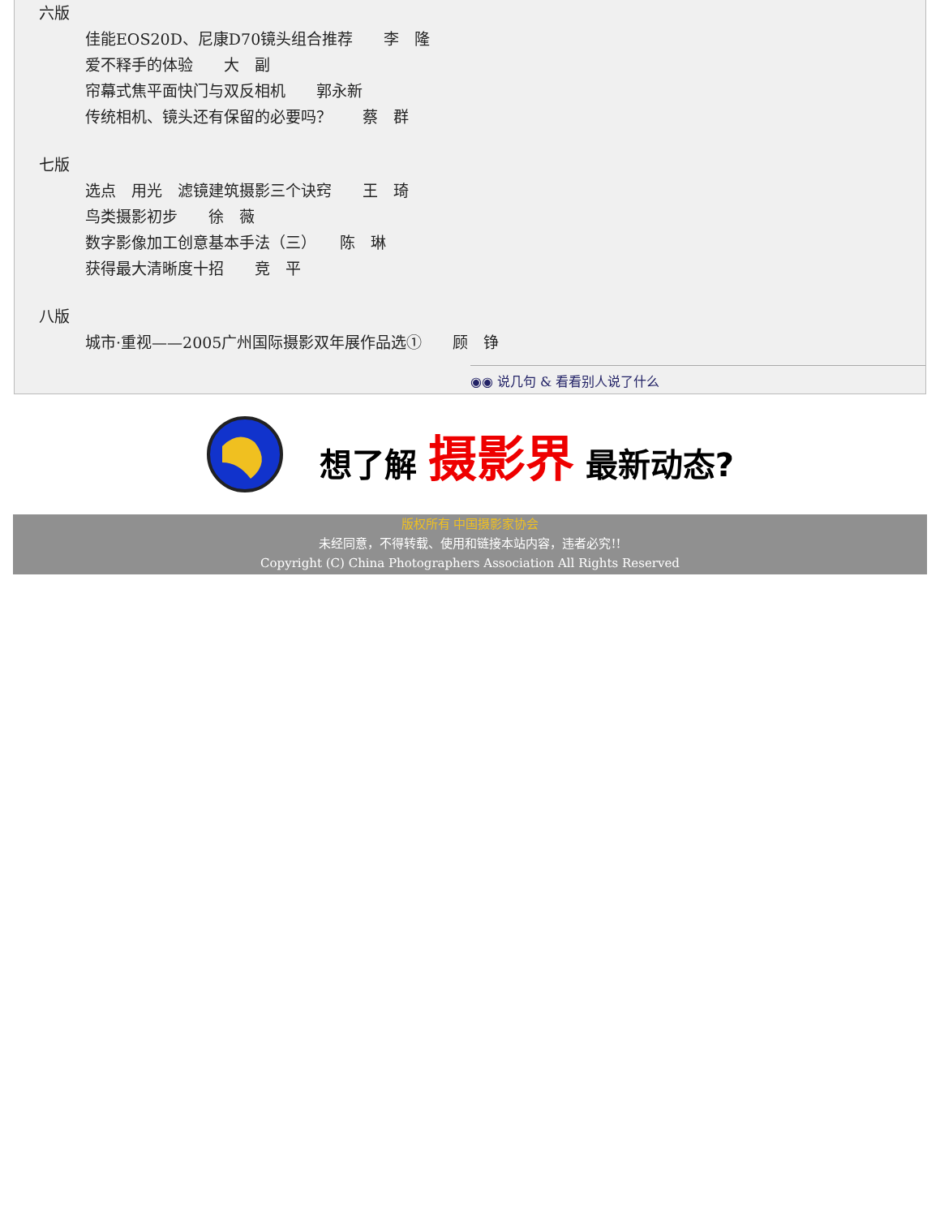六版
佳能EOS20D、尼康D70镜头组合推荐　　李　隆
爱不释手的体验　　大　副
帘幕式焦平面快门与双反相机　　郭永新
传统相机、镜头还有保留的必要吗？　　蔡　群
七版
选点　用光　滤镜建筑摄影三个诀窍　　王　琦
鸟类摄影初步　　徐　薇
数字影像加工创意基本手法（三）　　陈　琳
获得最大清晰度十招　　竞　平
八版
城市·重视——2005广州国际摄影双年展作品选①　　顾　铮
◉◉ 说几句 & 看看别人说了什么
想了解 摄影界 最新动态?
版权所有 中国摄影家协会
未经同意，不得转载、使用和链接本站内容，违者必究!!
Copyright (C) China Photographers Association All Rights Reserved